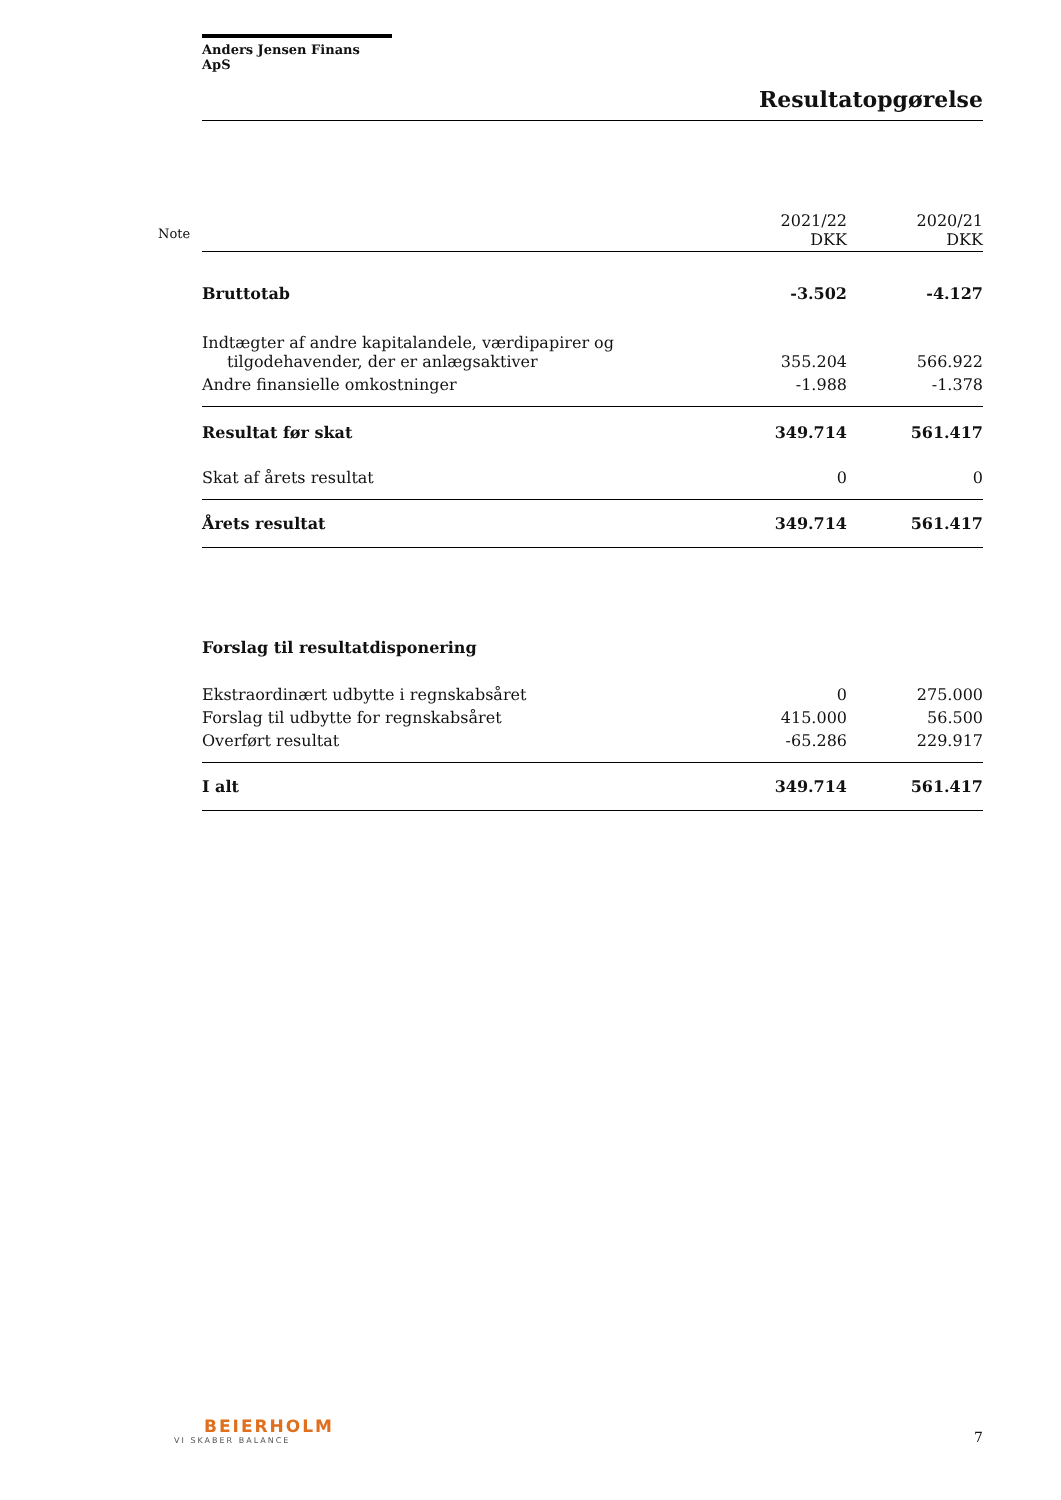Note
Anders Jensen Finans ApS
Resultatopgørelse
| | 2021/22 DKK | 2020/21 DKK |
| --- | --- | --- |
| Bruttotab | -3.502 | -4.127 |
| Indtægter af andre kapitalandele, værdipapirer og tilgodehavender, der er anlægsaktiver | 355.204 | 566.922 |
| Andre finansielle omkostninger | -1.988 | -1.378 |
| Resultat før skat | 349.714 | 561.417 |
| Skat af årets resultat | 0 | 0 |
| Årets resultat | 349.714 | 561.417 |
| Forslag til resultatdisponering | | |
| Ekstraordinært udbytte i regnskabsåret | 0 | 275.000 |
| Forslag til udbytte for regnskabsåret | 415.000 | 56.500 |
| Overført resultat | -65.286 | 229.917 |
| I alt | 349.714 | 561.417 |
BEIERHOLM
VI SKABER BALANCE
7